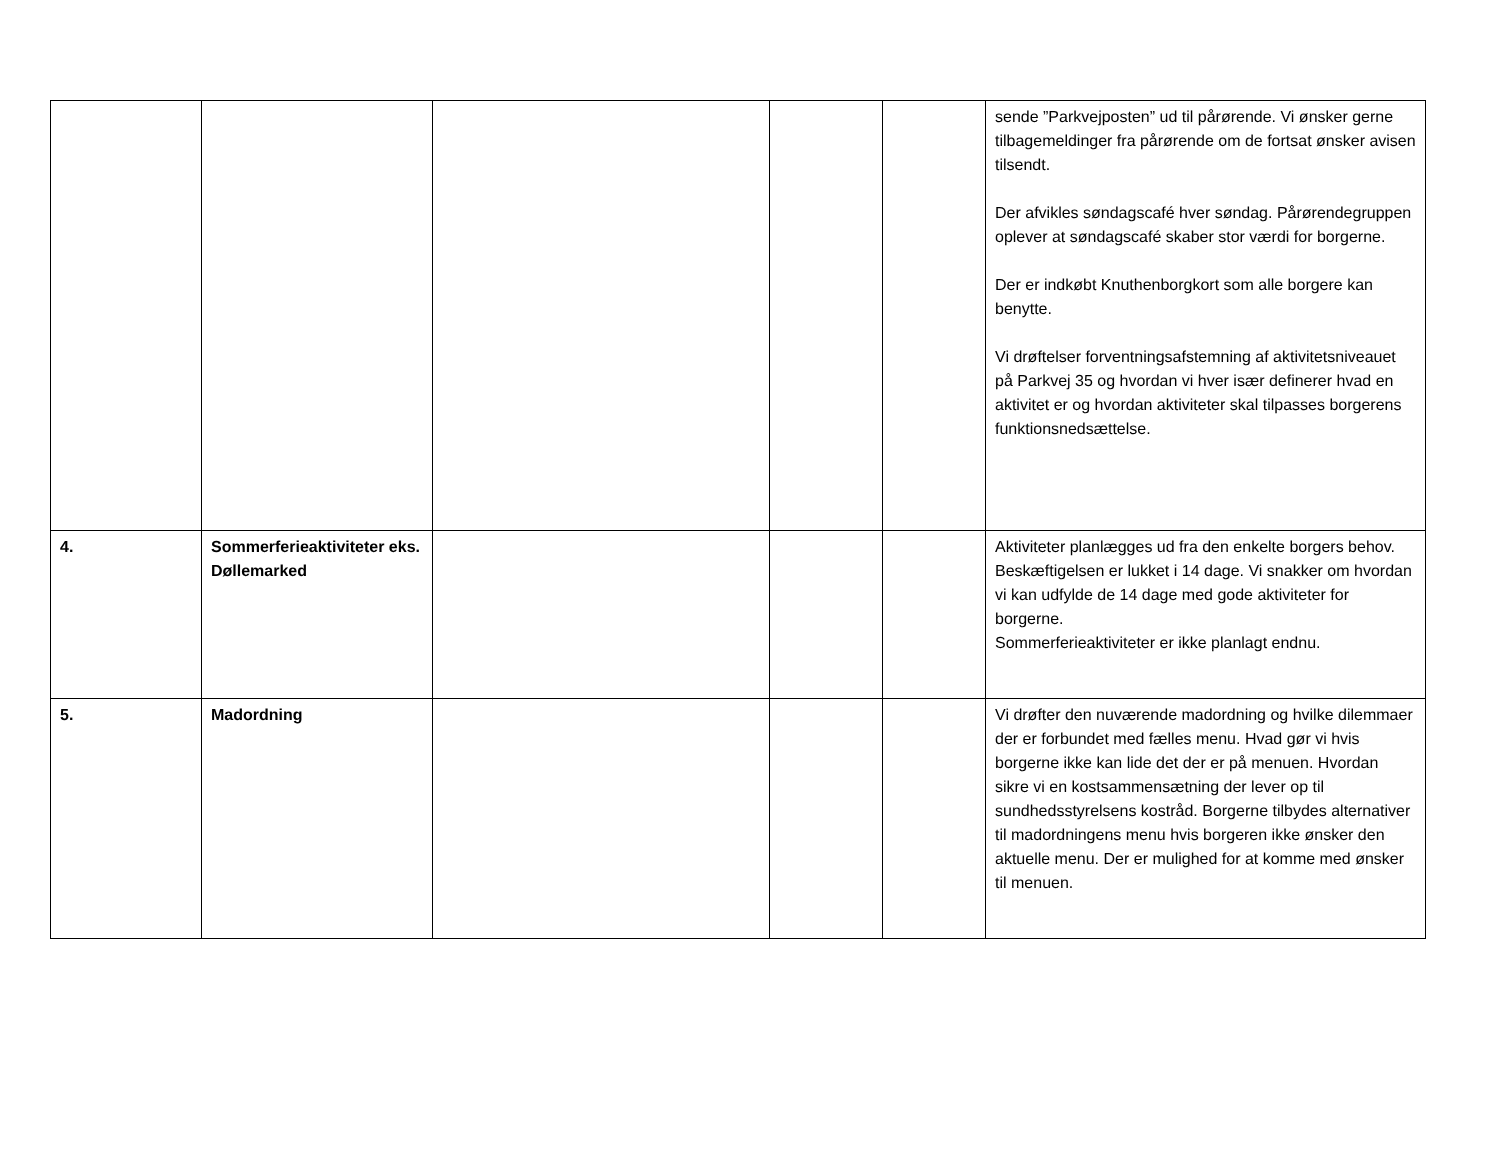| | | | | | sende ”Parkvejposten” ud til pårørende. Vi ønsker gerne tilbagemeldinger fra pårørende om de fortsat ønsker avisen tilsendt. Der afvikles søndagscafé hver søndag. Pårørendegruppen oplever at søndagscafé skaber stor værdi for borgerne. Der er indkøbt Knuthenborgkort som alle borgere kan benytte. Vi drøftelser forventningsafstemning af aktivitetsniveauet på Parkvej 35 og hvordan vi hver især definerer hvad en aktivitet er og hvordan aktiviteter skal tilpasses borgerens funktionsnedsættelse. |
| 4. | Sommerferieaktiviteter eks. Døllemarked | | | | Aktiviteter planlægges ud fra den enkelte borgers behov. Beskæftigelsen er lukket i 14 dage. Vi snakker om hvordan vi kan udfylde de 14 dage med gode aktiviteter for borgerne. Sommerferieaktiviteter er ikke planlagt endnu. |
| 5. | Madordning | | | | Vi drøfter den nuværende madordning og hvilke dilemmaer der er forbundet med fælles menu. Hvad gør vi hvis borgerne ikke kan lide det der er på menuen. Hvordan sikre vi en kostsammensætning der lever op til sundhedsstyrelsens kostråd. Borgerne tilbydes alternativer til madordningens menu hvis borgeren ikke ønsker den aktuelle menu. Der er mulighed for at komme med ønsker til menuen. |